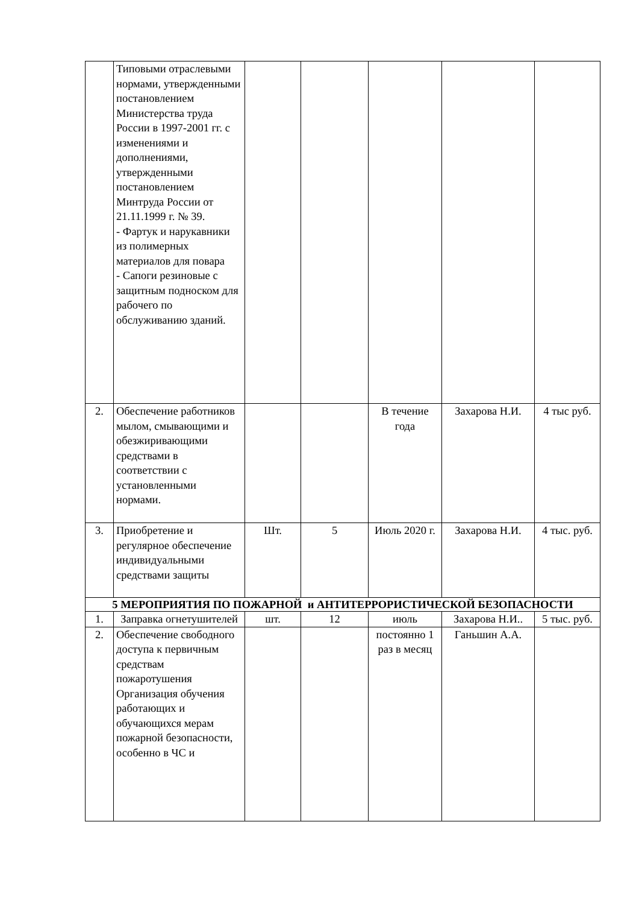| | Типовыми отраслевыми нормами, утвержденными постановлением Министерства труда России в 1997-2001 гг. с изменениями и дополнениями, утвержденными постановлением Минтруда России от 21.11.1999 г. № 39. - Фартук и нарукавники из полимерных материалов для повара - Сапоги резиновые с защитным подноском для рабочего по обслуживанию зданий. | | | | | |
| 2. | Обеспечение работников мылом, смывающими и обезжиривающими средствами в соответствии с установленными нормами. | | | В течение года | Захарова Н.И. | 4 тыс руб. |
| 3. | Приобретение и регулярное обеспечение индивидуальными средствами защиты | Шт. | 5 | Июль 2020 г. | Захарова Н.И. | 4 тыс. руб. |
| 5 МЕРОПРИЯТИЯ ПО ПОЖАРНОЙ и АНТИТЕРРОРИСТИЧЕСКОЙ БЕЗОПАСНОСТИ | | | | | | |
| 1. | Заправка огнетушителей | шт. | 12 | июль | Захарова Н.И.. | 5 тыс. руб. |
| 2. | Обеспечение свободного доступа к первичным средствам пожаротушения Организация обучения работающих и обучающихся мерам пожарной безопасности, особенно в ЧС и | | | постоянно 1 раз в месяц | Ганьшин А.А. | |